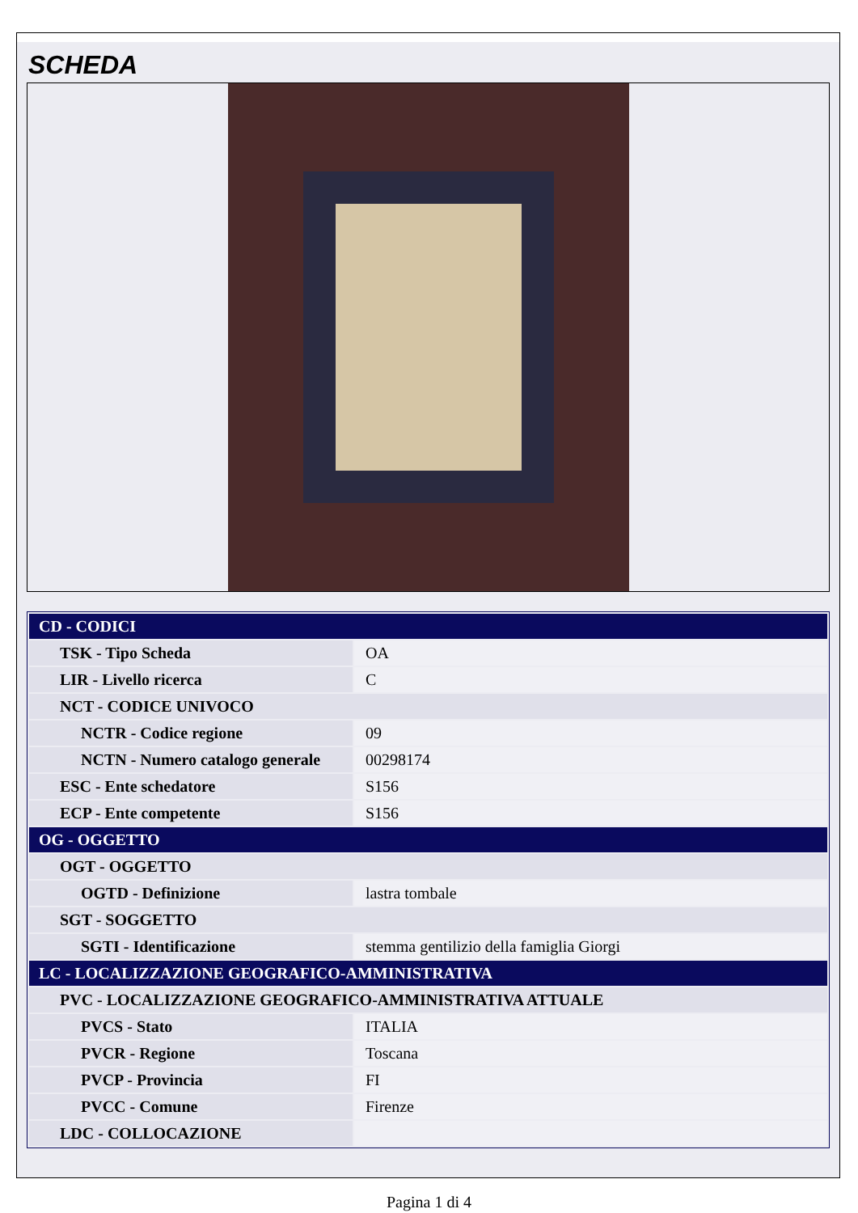SCHEDA
| CD - CODICI | |
| TSK - Tipo Scheda | OA |
| LIR - Livello ricerca | C |
| NCT - CODICE UNIVOCO | |
| NCTR - Codice regione | 09 |
| NCTN - Numero catalogo generale | 00298174 |
| ESC - Ente schedatore | S156 |
| ECP - Ente competente | S156 |
| OG - OGGETTO | |
| OGT - OGGETTO | |
| OGTD - Definizione | lastra tombale |
| SGT - SOGGETTO | |
| SGTI - Identificazione | stemma gentilizio della famiglia Giorgi |
| LC - LOCALIZZAZIONE GEOGRAFICO-AMMINISTRATIVA | |
| PVC - LOCALIZZAZIONE GEOGRAFICO-AMMINISTRATIVA ATTUALE | |
| PVCS - Stato | ITALIA |
| PVCR - Regione | Toscana |
| PVCP - Provincia | FI |
| PVCC - Comune | Firenze |
| LDC - COLLOCAZIONE | |
Pagina 1 di 4